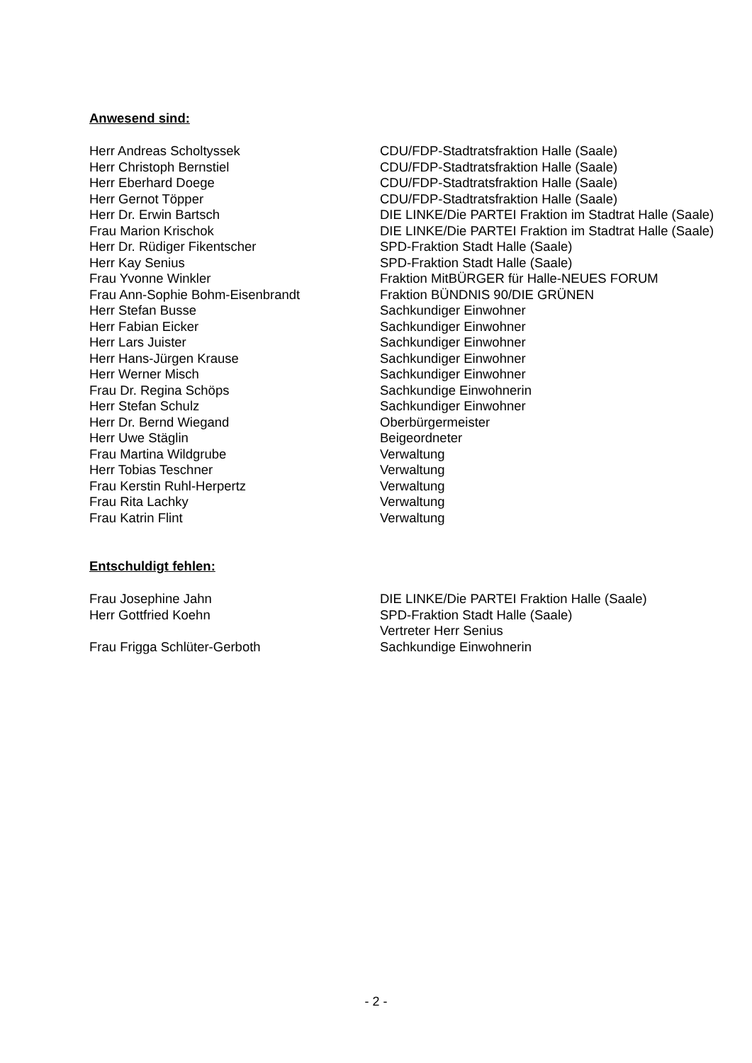Anwesend sind:
| Herr Andreas Scholtyssek | CDU/FDP-Stadtratsfraktion Halle (Saale) |
| Herr Christoph Bernstiel | CDU/FDP-Stadtratsfraktion Halle (Saale) |
| Herr Eberhard Doege | CDU/FDP-Stadtratsfraktion Halle (Saale) |
| Herr Gernot Töpper | CDU/FDP-Stadtratsfraktion Halle (Saale) |
| Herr Dr. Erwin Bartsch | DIE LINKE/Die PARTEI Fraktion im Stadtrat Halle (Saale) |
| Frau Marion Krischok | DIE LINKE/Die PARTEI Fraktion im Stadtrat Halle (Saale) |
| Herr Dr. Rüdiger Fikentscher | SPD-Fraktion Stadt Halle (Saale) |
| Herr Kay Senius | SPD-Fraktion Stadt Halle (Saale) |
| Frau Yvonne Winkler | Fraktion MitBÜRGER für Halle-NEUES FORUM |
| Frau Ann-Sophie Bohm-Eisenbrandt | Fraktion BÜNDNIS 90/DIE GRÜNEN |
| Herr Stefan Busse | Sachkundiger Einwohner |
| Herr Fabian Eicker | Sachkundiger Einwohner |
| Herr Lars Juister | Sachkundiger Einwohner |
| Herr Hans-Jürgen Krause | Sachkundiger Einwohner |
| Herr Werner Misch | Sachkundiger Einwohner |
| Frau Dr. Regina Schöps | Sachkundige Einwohnerin |
| Herr Stefan Schulz | Sachkundiger Einwohner |
| Herr Dr. Bernd Wiegand | Oberbürgermeister |
| Herr Uwe Stäglin | Beigeordneter |
| Frau Martina Wildgrube | Verwaltung |
| Herr Tobias Teschner | Verwaltung |
| Frau Kerstin Ruhl-Herpertz | Verwaltung |
| Frau Rita Lachky | Verwaltung |
| Frau Katrin Flint | Verwaltung |
Entschuldigt fehlen:
| Frau Josephine Jahn | DIE LINKE/Die PARTEI Fraktion Halle (Saale) |
| Herr Gottfried Koehn | SPD-Fraktion Stadt Halle (Saale) Vertreter Herr Senius |
| Frau Frigga Schlüter-Gerboth | Sachkundige Einwohnerin |
- 2 -